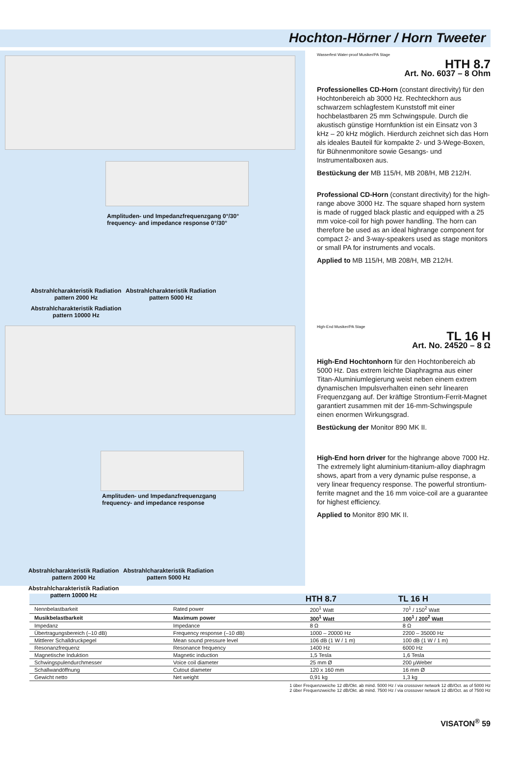Hochton-Hörner / Horn Tweeter
Amplituden- und Impedanzfrequenzgang 0°/30°
frequency- and impedance response 0°/30°
Abstrahlcharakteristik Radiation pattern 2000 Hz Abstrahlcharakteristik Radiation pattern 5000 Hz Abstrahlcharakteristik Radiation pattern 10000 Hz
Amplituden- und Impedanzfrequenzgang
frequency- and impedance response
Abstrahlcharakteristik Radiation pattern 2000 Hz Abstrahlcharakteristik Radiation pattern 5000 Hz Abstrahlcharakteristik Radiation pattern 10000 Hz
Wasserfest Water-proof Musiker/PA Stage
HTH 8.7
Art. No. 6037 – 8 Ohm
Professionelles CD-Horn (constant directivity) für den Hochtonbereich ab 3000 Hz. Rechteckhorn aus schwarzem schlagfestem Kunststoff mit einer hochbelastbaren 25 mm Schwingspule. Durch die akustisch günstige Hornfunktion ist ein Einsatz von 3 kHz – 20 kHz möglich. Hierdurch zeichnet sich das Horn als ideales Bauteil für kompakte 2- und 3-Wege-Boxen, für Bühnenmonitore sowie Gesangs- und Instrumentalboxen aus.
Bestückung der MB 115/H, MB 208/H, MB 212/H.
Professional CD-Horn (constant directivity) for the high-range above 3000 Hz. The square shaped horn system is made of rugged black plastic and equipped with a 25 mm voice-coil for high power handling. The horn can therefore be used as an ideal highrange component for compact 2- and 3-way-speakers used as stage monitors or small PA for instruments and vocals.
Applied to MB 115/H, MB 208/H, MB 212/H.
High-End Musiker/PA Stage
TL 16 H
Art. No. 24520 – 8 Ω
High-End Hochtonhorn für den Hochtonbereich ab 5000 Hz. Das extrem leichte Diaphragma aus einer Titan-Aluminiumlegierung weist neben einem extrem dynamischen Impulsverhalten einen sehr linearen Frequenzgang auf. Der kräftige Strontium-Ferrit-Magnet garantiert zusammen mit der 16-mm-Schwingspule einen enormen Wirkungsgrad.
Bestückung der Monitor 890 MK II.
High-End horn driver for the highrange above 7000 Hz. The extremely light aluminium-titanium-alloy diaphragm shows, apart from a very dynamic pulse response, a very linear frequency response. The powerful strontium-ferrite magnet and the 16 mm voice-coil are a guarantee for highest efficiency.
Applied to Monitor 890 MK II.
| | | HTH 8.7 | TL 16 H |
| --- | --- | --- | --- |
| Nennbelastbarkeit | Rated power | 200<sup>1</sup> Watt | 70<sup>1</sup> / 150<sup>2</sup> Watt |
| Musikbelastbarkeit | Maximum power | 300<sup>1</sup> Watt | 100<sup>1</sup> / 200<sup>2</sup> Watt |
| Impedanz | Impedance | 8 Ω | 8 Ω |
| Übertragungsbereich (–10 dB) | Frequency response (–10 dB) | 1000 – 20000 Hz | 2200 – 35000 Hz |
| Mittlerer Schalldruckpegel | Mean sound pressure level | 106 dB (1 W / 1 m) | 100 dB (1 W / 1 m) |
| Resonanzfrequenz | Resonance frequency | 1400 Hz | 6000 Hz |
| Magnetische Induktion | Magnetic induction | 1,5 Tesla | 1,6 Tesla |
| Schwingspulendurchmesser | Voice coil diameter | 25 mm Ø | 200 µWeber |
| Schallwandöffnung | Cutout diameter | 120 x 160 mm | 16 mm Ø |
| Gewicht netto | Net weight | 0,91 kg | 1,3 kg |
1 über Frequenzweiche 12 dB/Okt. ab mind. 5000 Hz / via crossover network 12 dB/Oct. as of 5000 Hz
2 über Frequenzweiche 12 dB/Okt. ab mind. 7500 Hz / via crossover network 12 dB/Oct. as of 7500 Hz
VISATON<sup>®</sup> 59